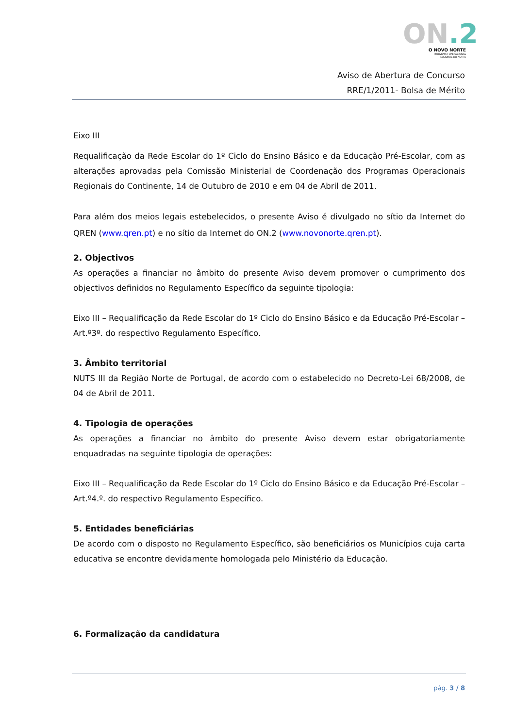ON.2
O NOVO NORTE
PROGRAMA OPERACIONAL
REGIONAL DO NORTE
Aviso de Abertura de Concurso
RRE/1/2011- Bolsa de Mérito
Eixo III
Requalificação da Rede Escolar do 1º Ciclo do Ensino Básico e da Educação Pré-Escolar, com as alterações aprovadas pela Comissão Ministerial de Coordenação dos Programas Operacionais Regionais do Continente, 14 de Outubro de 2010 e em 04 de Abril de 2011.
Para além dos meios legais estebelecidos, o presente Aviso é divulgado no sítio da Internet do QREN (www.qren.pt) e no sítio da Internet do ON.2 (www.novonorte.qren.pt).
2. Objectivos
As operações a financiar no âmbito do presente Aviso devem promover o cumprimento dos objectivos definidos no Regulamento Específico da seguinte tipologia:
Eixo III – Requalificação da Rede Escolar do 1º Ciclo do Ensino Básico e da Educação Pré-Escolar – Art.º3º. do respectivo Regulamento Específico.
3. Âmbito territorial
NUTS III da Região Norte de Portugal, de acordo com o estabelecido no Decreto-Lei 68/2008, de 04 de Abril de 2011.
4. Tipologia de operações
As operações a financiar no âmbito do presente Aviso devem estar obrigatoriamente enquadradas na seguinte tipologia de operações:
Eixo III – Requalificação da Rede Escolar do 1º Ciclo do Ensino Básico e da Educação Pré-Escolar – Art.º4.º. do respectivo Regulamento Específico.
5. Entidades beneficiárias
De acordo com o disposto no Regulamento Específico, são beneficiários os Municípios cuja carta educativa se encontre devidamente homologada pelo Ministério da Educação.
6. Formalização da candidatura
pág. 3 / 8